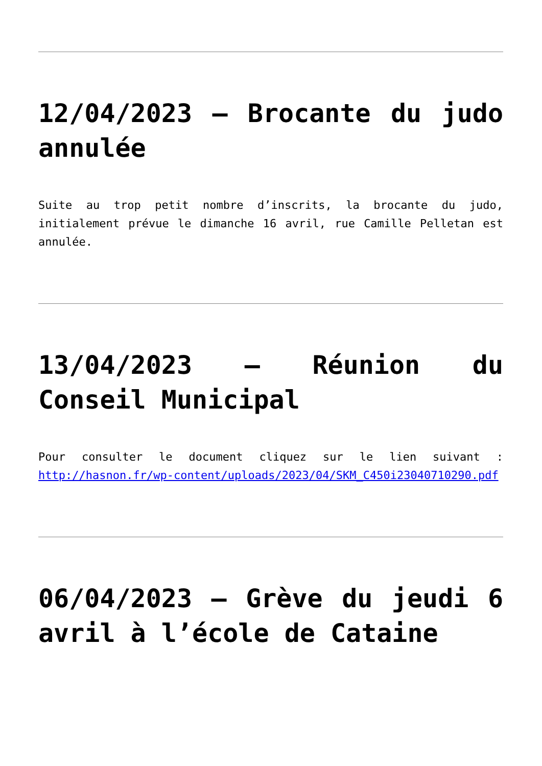12/04/2023 – Brocante du judo annulée
Suite au trop petit nombre d’inscrits, la brocante du judo, initialement prévue le dimanche 16 avril, rue Camille Pelletan est annulée.
13/04/2023 – Réunion du Conseil Municipal
Pour consulter le document cliquez sur le lien suivant : http://hasnon.fr/wp-content/uploads/2023/04/SKM_C450i23040710290.pdf
06/04/2023 – Grève du jeudi 6 avril à l’école de Cataine